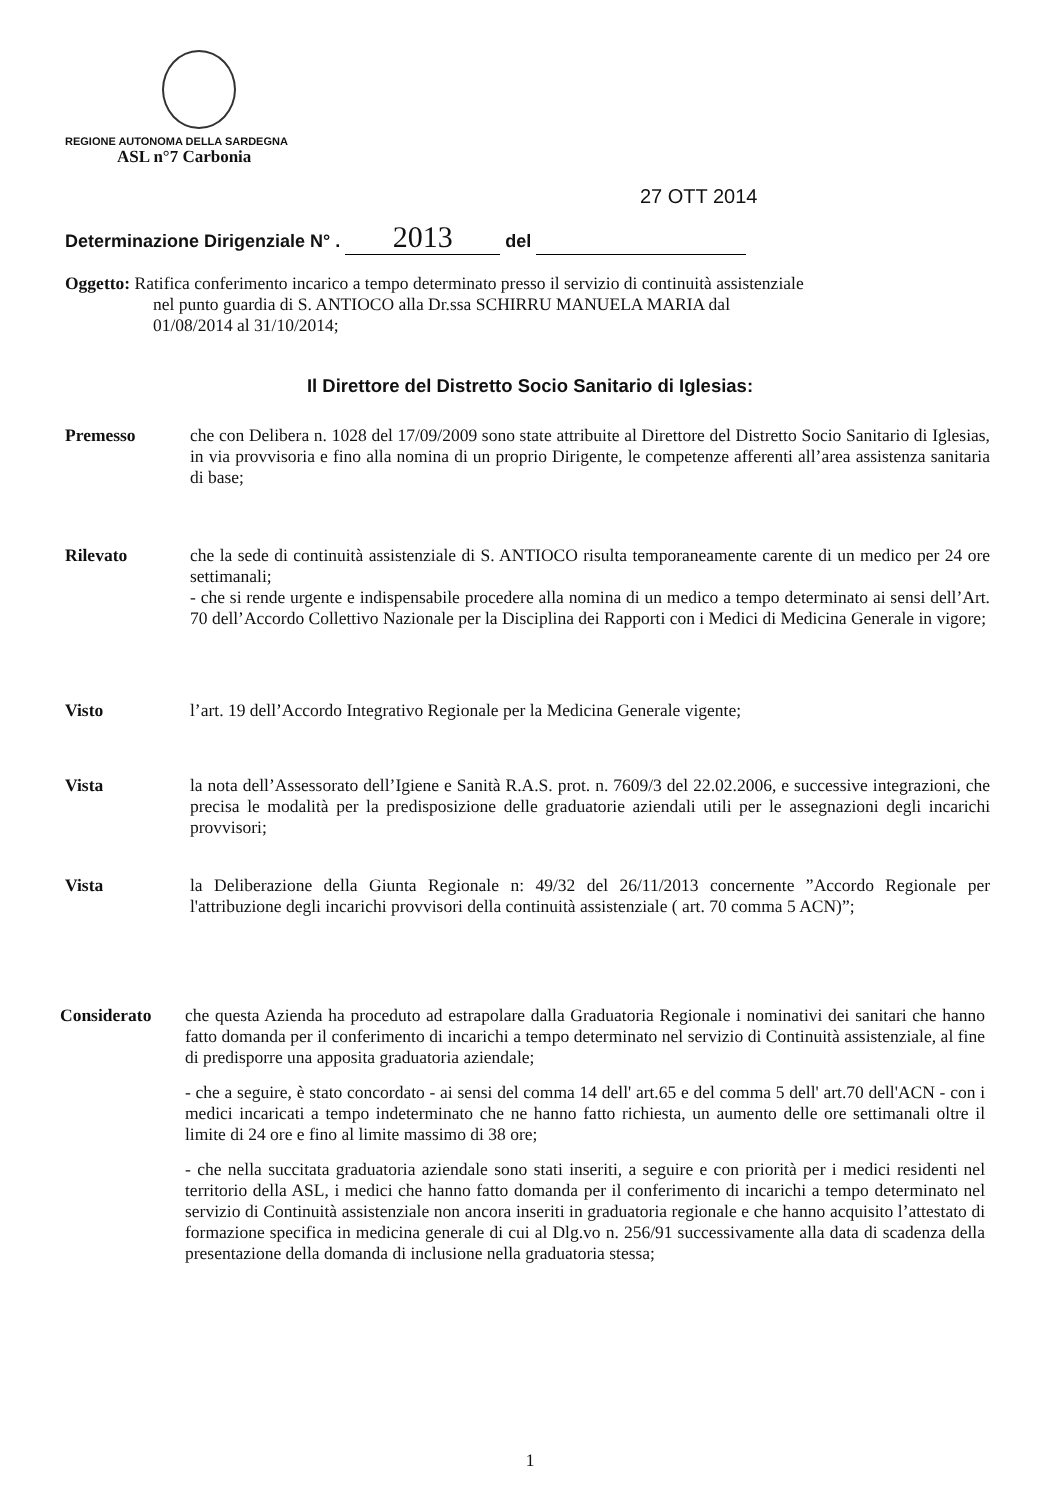REGIONE AUTONOMA DELLA SARDEGNA
ASL n°7 Carbonia
27 OTT 2014
Determinazione Dirigenziale N° . 2013 del
Oggetto: Ratifica conferimento incarico a tempo determinato presso il servizio di continuità assistenziale
nel punto guardia di S. ANTIOCO alla Dr.ssa SCHIRRU MANUELA MARIA dal
01/08/2014 al 31/10/2014;
Il Direttore del Distretto Socio Sanitario di Iglesias:
Premesso che con Delibera n. 1028 del 17/09/2009 sono state attribuite al Direttore del Distretto Socio Sanitario di Iglesias, in via provvisoria e fino alla nomina di un proprio Dirigente, le competenze afferenti all’area assistenza sanitaria di base;
Rilevato che la sede di continuità assistenziale di S. ANTIOCO risulta temporaneamente carente di un medico per 24 ore settimanali;
- che si rende urgente e indispensabile procedere alla nomina di un medico a tempo determinato ai sensi dell’Art. 70 dell’Accordo Collettivo Nazionale per la Disciplina dei Rapporti con i Medici di Medicina Generale in vigore;
Visto l’art. 19 dell’Accordo Integrativo Regionale per la Medicina Generale vigente;
Vista la nota dell’Assessorato dell’Igiene e Sanità R.A.S. prot. n. 7609/3 del 22.02.2006, e successive integrazioni, che precisa le modalità per la predisposizione delle graduatorie aziendali utili per le assegnazioni degli incarichi provvisori;
Vista la Deliberazione della Giunta Regionale n: 49/32 del 26/11/2013 concernente ”Accordo Regionale per l'attribuzione degli incarichi provvisori della continuità assistenziale ( art. 70 comma 5 ACN)”;
Considerato che questa Azienda ha proceduto ad estrapolare dalla Graduatoria Regionale i nominativi dei sanitari che hanno fatto domanda per il conferimento di incarichi a tempo determinato nel servizio di Continuità assistenziale, al fine di predisporre una apposita graduatoria aziendale;
- che a seguire, è stato concordato - ai sensi del comma 14 dell' art.65 e del comma 5 dell' art.70 dell'ACN - con i medici incaricati a tempo indeterminato che ne hanno fatto richiesta, un aumento delle ore settimanali oltre il limite di 24 ore e fino al limite massimo di 38 ore;
- che nella succitata graduatoria aziendale sono stati inseriti, a seguire e con priorità per i medici residenti nel territorio della ASL, i medici che hanno fatto domanda per il conferimento di incarichi a tempo determinato nel servizio di Continuità assistenziale non ancora inseriti in graduatoria regionale e che hanno acquisito l’attestato di formazione specifica in medicina generale di cui al Dlg.vo n. 256/91 successivamente alla data di scadenza della presentazione della domanda di inclusione nella graduatoria stessa;
1